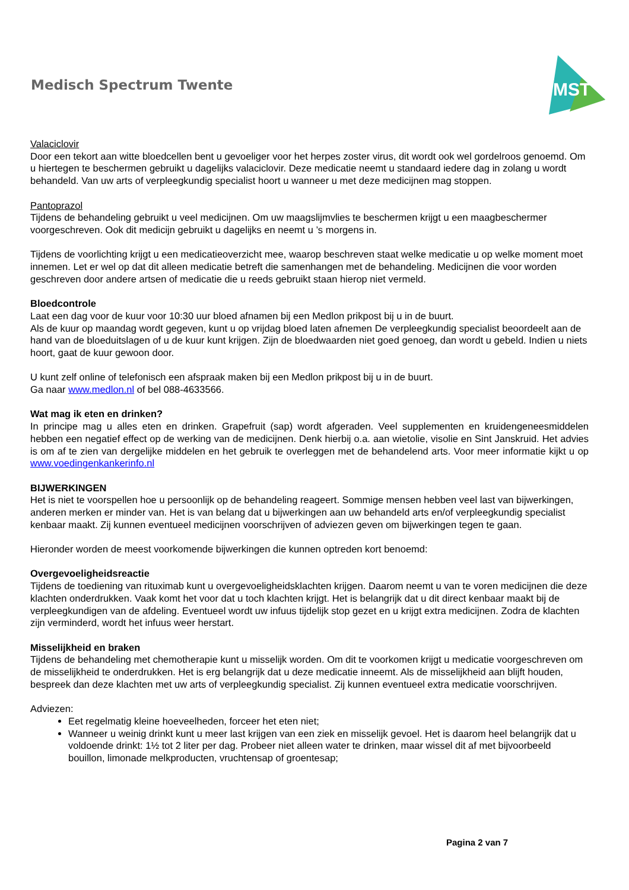Medisch Spectrum Twente
MST
Valaciclovir
Door een tekort aan witte bloedcellen bent u gevoeliger voor het herpes zoster virus, dit wordt ook wel gordelroos genoemd. Om u hiertegen te beschermen gebruikt u dagelijks valaciclovir. Deze medicatie neemt u standaard iedere dag in zolang u wordt behandeld. Van uw arts of verpleegkundig specialist hoort u wanneer u met deze medicijnen mag stoppen.
Pantoprazol
Tijdens de behandeling gebruikt u veel medicijnen. Om uw maagslijmvlies te beschermen krijgt u een maagbeschermer voorgeschreven. Ook dit medicijn gebruikt u dagelijks en neemt u ’s morgens in.
Tijdens de voorlichting krijgt u een medicatieoverzicht mee, waarop beschreven staat welke medicatie u op welke moment moet innemen. Let er wel op dat dit alleen medicatie betreft die samenhangen met de behandeling. Medicijnen die voor worden geschreven door andere artsen of medicatie die u reeds gebruikt staan hierop niet vermeld.
Bloedcontrole
Laat een dag voor de kuur voor 10:30 uur bloed afnamen bij een Medlon prikpost bij u in de buurt.
Als de kuur op maandag wordt gegeven, kunt u op vrijdag bloed laten afnemen De verpleegkundig specialist beoordeelt aan de hand van de bloeduitslagen of u de kuur kunt krijgen. Zijn de bloedwaarden niet goed genoeg, dan wordt u gebeld. Indien u niets hoort, gaat de kuur gewoon door.
U kunt zelf online of telefonisch een afspraak maken bij een Medlon prikpost bij u in de buurt.
Ga naar www.medlon.nl of bel 088-4633566.
Wat mag ik eten en drinken?
In principe mag u alles eten en drinken. Grapefruit (sap) wordt afgeraden. Veel supplementen en kruidengeneesmiddelen hebben een negatief effect op de werking van de medicijnen. Denk hierbij o.a. aan wietolie, visolie en Sint Janskruid. Het advies is om af te zien van dergelijke middelen en het gebruik te overleggen met de behandelend arts. Voor meer informatie kijkt u op www.voedingenkankerinfo.nl
BIJWERKINGEN
Het is niet te voorspellen hoe u persoonlijk op de behandeling reageert. Sommige mensen hebben veel last van bijwerkingen, anderen merken er minder van. Het is van belang dat u bijwerkingen aan uw behandeld arts en/of verpleegkundig specialist kenbaar maakt. Zij kunnen eventueel medicijnen voorschrijven of adviezen geven om bijwerkingen tegen te gaan.
Hieronder worden de meest voorkomende bijwerkingen die kunnen optreden kort benoemd:
Overgevoeligheidsreactie
Tijdens de toediening van rituximab kunt u overgevoeligheidsklachten krijgen. Daarom neemt u van te voren medicijnen die deze klachten onderdrukken. Vaak komt het voor dat u toch klachten krijgt. Het is belangrijk dat u dit direct kenbaar maakt bij de verpleegkundigen van de afdeling. Eventueel wordt uw infuus tijdelijk stop gezet en u krijgt extra medicijnen. Zodra de klachten zijn verminderd, wordt het infuus weer herstart.
Misselijkheid en braken
Tijdens de behandeling met chemotherapie kunt u misselijk worden. Om dit te voorkomen krijgt u medicatie voorgeschreven om de misselijkheid te onderdrukken. Het is erg belangrijk dat u deze medicatie inneemt. Als de misselijkheid aan blijft houden, bespreek dan deze klachten met uw arts of verpleegkundig specialist. Zij kunnen eventueel extra medicatie voorschrijven.
Adviezen:
Eet regelmatig kleine hoeveelheden, forceer het eten niet;
Wanneer u weinig drinkt kunt u meer last krijgen van een ziek en misselijk gevoel. Het is daarom heel belangrijk dat u voldoende drinkt: 1½ tot 2 liter per dag. Probeer niet alleen water te drinken, maar wissel dit af met bijvoorbeeld bouillon, limonade melkproducten, vruchtensap of groentesap;
Pagina 2 van 7